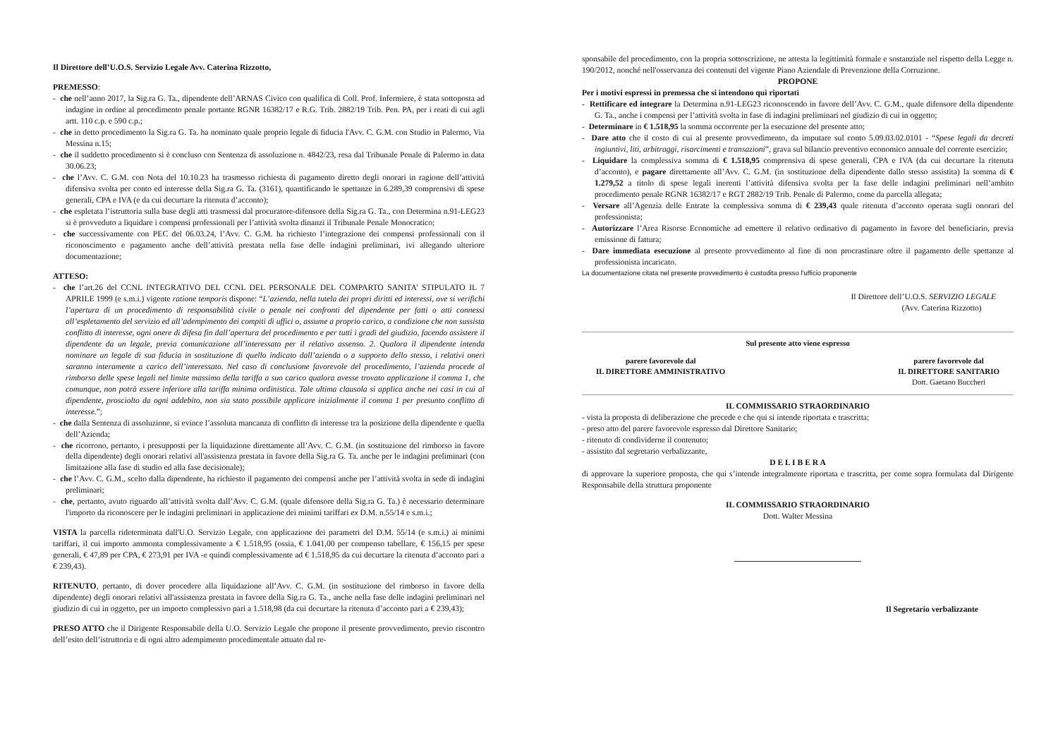Il Direttore dell’U.O.S. Servizio Legale Avv. Caterina Rizzotto,
PREMESSO:
- che nell’anno 2017, la Sig.ra G. Ta., dipendente dell’ARNAS Civico con qualifica di Coll. Prof. Infermiere, è stata sottoposta ad indagine in ordine al procedimento penale portante RGNR 16382/17 e R.G. Trib. 2882/19 Trib. Pen. PA, per i reati di cui agli artt. 110 c.p. e 590 c.p.;
- che in detto procedimento la Sig.ra G. Ta. ha nominato quale proprio legale di fiducia l'Avv. C. G.M. con Studio in Palermo, Via Messina n.15;
- che il suddetto procedimento si è concluso con Sentenza di assoluzione n. 4842/23, resa dal Tribunale Penale di Palermo in data 30.06.23;
- che l’Avv. C. G.M. con Nota del 10.10.23 ha trasmesso richiesta di pagamento diretto degli onorari in ragione dell’attività difensiva svolta per conto ed interesse della Sig.ra G. Ta. (3161), quantificando le spettanze in 6.289,39 comprensivi di spese generali, CPA e IVA (e da cui decurtare la ritenuta d’acconto);
- che espletata l’istruttoria sulla base degli atti trasmessi dal procuratore-difensore della Sig.ra G. Ta., con Determina n.91-LEG23 si è provveduto a liquidare i compensi professionali per l’attività svolta dinanzi il Tribunale Penale Monocratico;
- che successivamente con PEC del 06.03.24, l’Avv. C. G.M. ha richiesto l’integrazione dei compensi professionali con il riconoscimento e pagamento anche dell’attività prestata nella fase delle indagini preliminari, ivi allegando ulteriore documentazione;
ATTESO:
- che l’art.26 del CCNL INTEGRATIVO DEL CCNL DEL PERSONALE DEL COMPARTO SANITA’ STIPULATO IL 7 APRILE 1999 (e s.m.i.) vigente ratione temporis dispone: “L’azienda, nella tutela dei propri diritti ed interessi, ove si verifichi l’apertura di un procedimento di responsabilità civile o penale nei confronti del dipendente per fatti o atti connessi all’espletamento del servizio ed all’adempimento dei compiti di uffici o, assume a proprio carico, a condizione che non sussista conflitto di interesse, ogni onere di difesa fin dall’apertura del procedimento e per tutti i gradi del giudizio, facendo assistere il dipendente da un legale, previa comunicazione all’interessato per il relativo assenso. 2. Qualora il dipendente intenda nominare un legale di sua fiducia in sostituzione di quello indicato dall’azienda o a supporto dello stesso, i relativi oneri saranno interamente a carico dell’interessato. Nel caso di conclusione favorevole del procedimento, l’azienda procede al rimborso delle spese legali nel limite massimo della tariffa a suo carico qualora avesse trovato applicazione il comma 1, che comunque, non potrà essere inferiore alla tariffa minima ordinistica. Tale ultima clausola si applica anche nei casi in cui al dipendente, prosciolto da ogni addebito, non sia stato possibile applicare inizialmente il comma 1 per presunto conflitto di interesse.”;
- che dalla Sentenza di assoluzione, si evince l’assoluta mancanza di conflitto di interesse tra la posizione della dipendente e quella dell’Azienda;
- che ricorrono, pertanto, i presupposti per la liquidazione direttamente all’Avv. C. G.M. (in sostituzione del rimborso in favore della dipendente) degli onorari relativi all'assistenza prestata in favore della Sig.ra G. Ta. anche per le indagini preliminari (con limitazione alla fase di studio ed alla fase decisionale);
- che l’Avv. C. G.M., scelto dalla dipendente, ha richiesto il pagamento dei compensi anche per l’attività svolta in sede di indagini preliminari;
- che, pertanto, avuto riguardo all’attività svolta dall’Avv. C. G.M. (quale difensore della Sig.ra G. Ta.) è necessario determinare l'importo da riconoscere per le indagini preliminari in applicazione dei minimi tariffari ex D.M. n.55/14 e s.m.i.;
VISTA la parcella rideterminata dall'U.O. Servizio Legale, con applicazione dei parametri del D.M. 55/14 (e s.m.i.) ai minimi tariffari, il cui importo ammonta complessivamente a € 1.518,95 (ossia, € 1.041,00 per compenso tabellare, € 156,15 per spese generali, € 47,89 per CPA, € 273,91 per IVA -e quindi complessivamente ad € 1.518,95 da cui decurtare la ritenuta d’acconto pari a € 239,43).
RITENUTO, pertanto, di dover procedere alla liquidazione all’Avv. C. G.M. (in sostituzione del rimborso in favore della dipendente) degli onorari relativi all'assistenza prestata in favore della Sig.ra G. Ta., anche nella fase delle indagini preliminari nel giudizio di cui in oggetto, per un importo complessivo pari a 1.518,98 (da cui decurtare la ritenuta d’acconto pari a € 239,43);
PRESO ATTO che il Dirigente Responsabile della U.O. Servizio Legale che propone il presente provvedimento, previo riscontro dell’esito dell’istruttoria e di ogni altro adempimento procedimentale attuato dal re-
sponsabile del procedimento, con la propria sottoscrizione, ne attesta la legittimità formale e sostanziale nel rispetto della Legge n. 190/2012, nonché nell'osservanza dei contenuti del vigente Piano Aziendale di Prevenzione della Corruzione.
PROPONE
Per i motivi espressi in premessa che si intendono qui riportati
- Rettificare ed integrare la Determina n.91-LEG23 riconoscendo in favore dell’Avv. C. G.M., quale difensore della dipendente G. Ta., anche i compensi per l’attività svolta in fase di indagini preliminari nel giudizio di cui in oggetto;
- Determinare in € 1.518,95 la somma occorrente per la esecuzione del presente atto;
- Dare atto che il costo di cui al presente provvedimento, da imputare sul conto 5.09.03.02.0101 - “Spese legali da decreti ingiuntivi, liti, arbitraggi, risarcimenti e transazioni”, grava sul bilancio preventivo economico annuale del corrente esercizio;
- Liquidare la complessiva somma di € 1.518,95 comprensiva di spese generali, CPA e IVA (da cui decurtare la ritenuta d’acconto), e pagare direttamente all’Avv. C. G.M. (in sostituzione della dipendente dallo stesso assistita) la somma di € 1.279,52 a titolo di spese legali inerenti l’attività difensiva svolta per la fase delle indagini preliminari nell’ambito procedimento penale RGNR 16382/17 e RGT 2882/19 Trib. Penale di Palermo, come da parcella allegata;
- Versare all’Agenzia delle Entrate la complessiva somma di € 239,43 quale ritenuta d’acconto operata sugli onorari del professionista;
- Autorizzare l’Area Risorse Economiche ad emettere il relativo ordinativo di pagamento in favore del beneficiario, previa emissione di fattura;
- Dare immediata esecuzione al presente provvedimento al fine di non procrastinare oltre il pagamento delle spettanze al professionista incaricato.
La documentazione citata nel presente provvedimento è custodita presso l'ufficio proponente
Il Direttore dell’U.O.S. SERVIZIO LEGALE
(Avv. Caterina Rizzotto)
Sul presente atto viene espresso
parere favorevole dal
IL DIRETTORE AMMINISTRATIVO
parere favorevole dal
IL DIRETTORE SANITARIO
Dott. Gaetano Buccheri
IL COMMISSARIO STRAORDINARIO
- vista la proposta di deliberazione che precede e che qui si intende riportata e trascritta;
- preso atto del parere favorevole espresso dal Direttore Sanitario;
- ritenuto di condividerne il contenuto;
- assistito dal segretario verbalizzante,
D E L I B E R A
di approvare la superiore proposta, che qui s’intende integralmente riportata e trascritta, per come sopra formulata dal Dirigente Responsabile della struttura proponente
IL COMMISSARIO STRAORDINARIO
Dott. Walter Messina
Il Segretario verbalizzante